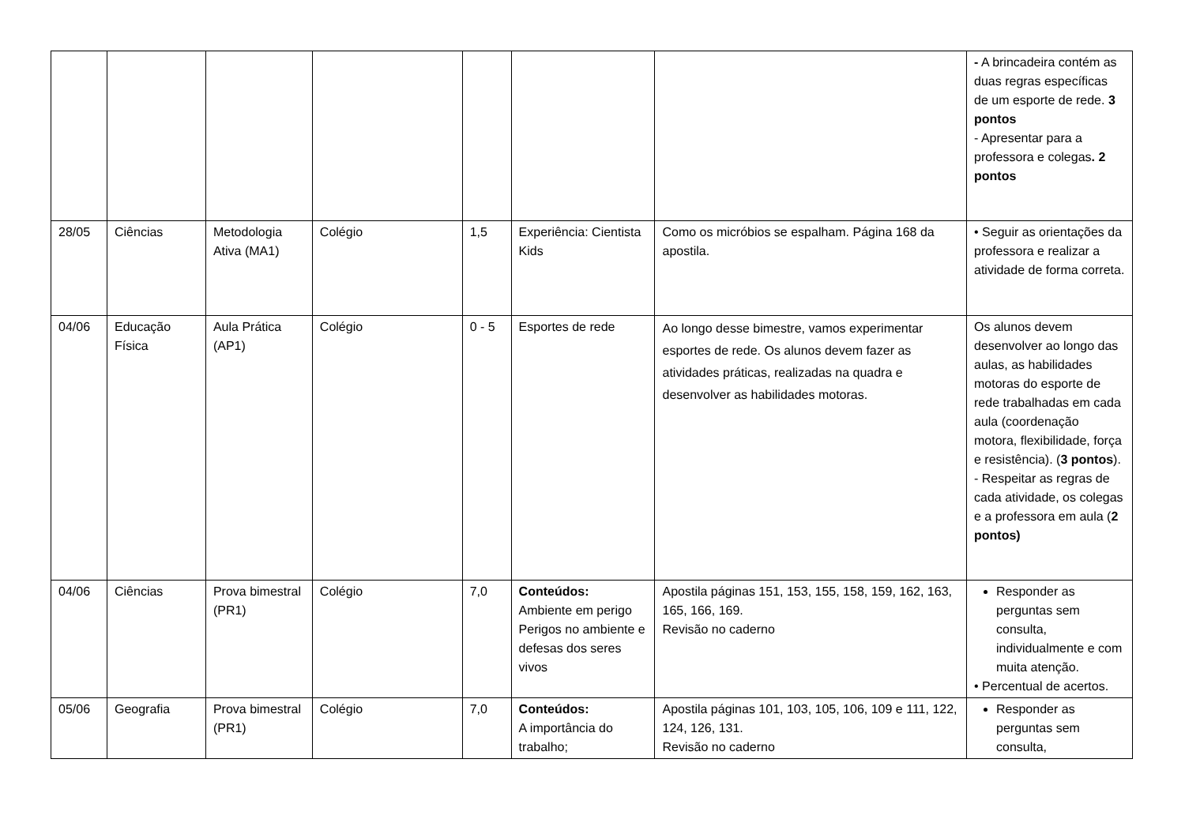| | | | | | | | - A brincadeira contém as duas regras específicas de um esporte de rede. 3 pontos - Apresentar para a professora e colegas . 2 pontos |
| 28/05 | Ciências | Metodologia Ativa (MA1) | Colégio | 1,5 | Experiência: Cientista Kids | Como os micróbios se espalham. Página 168 da apostila. | • Seguir as orientações da professora e realizar a atividade de forma correta. |
| 04/06 | Educação Física | Aula Prática (AP1) | Colégio | 0 - 5 | Esportes de rede | Ao longo desse bimestre, vamos experimentar esportes de rede. Os alunos devem fazer as atividades práticas, realizadas na quadra e desenvolver as habilidades motoras. | Os alunos devem desenvolver ao longo das aulas, as habilidades motoras do esporte de rede trabalhadas em cada aula (coordenação motora, flexibilidade, força e resistência). ( 3 pontos ). - Respeitar as regras de cada atividade, os colegas e a professora em aula ( 2 pontos) |
| 04/06 | Ciências | Prova bimestral (PR1) | Colégio | 7,0 | Conteúdos: Ambiente em perigo Perigos no ambiente e defesas dos seres vivos | Apostila páginas 151, 153, 155, 158, 159, 162, 163, 165, 166, 169. Revisão no caderno | Responder as perguntas sem consulta, individualmente e com muita atenção. • Percentual de acertos. |
| 05/06 | Geografia | Prova bimestral (PR1) | Colégio | 7,0 | Conteúdos: A importância do trabalho; | Apostila páginas 101, 103, 105, 106, 109 e 111, 122, 124, 126, 131. Revisão no caderno | Responder as perguntas sem consulta, |